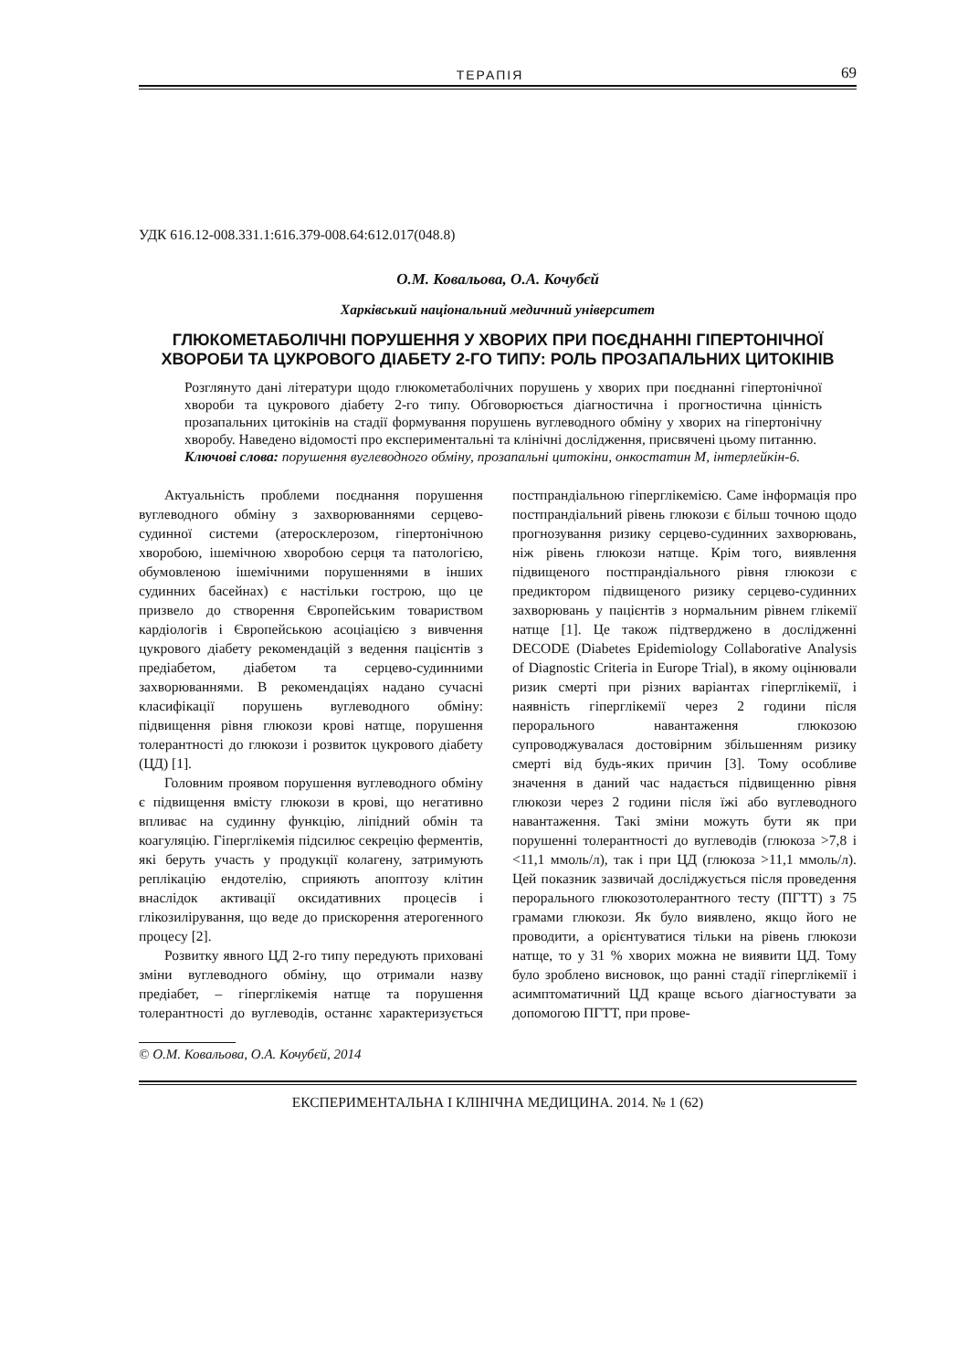ТЕРАПІЯ 69
УДК 616.12-008.331.1:616.379-008.64:612.017(048.8)
О.М. Ковальова, О.А. Кочубєй
Харківський національний медичний університет
ГЛЮКОМЕТАБОЛІЧНІ ПОРУШЕННЯ У ХВОРИХ ПРИ ПОЄДНАННІ ГІПЕРТОНІЧНОЇ ХВОРОБИ ТА ЦУКРОВОГО ДІАБЕТУ 2-ГО ТИПУ: РОЛЬ ПРОЗАПАЛЬНИХ ЦИТОКІНІВ
Розглянуто дані літератури щодо глюкометаболічних порушень у хворих при поєднанні гіпертонічної хвороби та цукрового діабету 2-го типу. Обговорюється діагностична і прогностична цінність прозапальних цитокінів на стадії формування порушень вуглеводного обміну у хворих на гіпертонічну хворобу. Наведено відомості про експериментальні та клінічні дослідження, присвячені цьому питанню.
Ключові слова: порушення вуглеводного обміну, прозапальні цитокіни, онкостатин М, інтерлейкін-6.
Актуальність проблеми поєднання порушення вуглеводного обміну з захворюваннями серцево-судинної системи (атеросклерозом, гіпертонічною хворобою, ішемічною хворобою серця та патологією, обумовленою ішемічними порушеннями в інших судинних басейнах) є настільки гострою, що це призвело до створення Європейським товариством кардіологів і Європейською асоціацією з вивчення цукрового діабету рекомендацій з ведення пацієнтів з предіабетом, діабетом та серцево-судинними захворюваннями. В рекомендаціях надано сучасні класифікації порушень вуглеводного обміну: підвищення рівня глюкози крові натще, порушення толерантності до глюкози і розвиток цукрового діабету (ЦД) [1].
Головним проявом порушення вуглеводного обміну є підвищення вмісту глюкози в крові, що негативно впливає на судинну функцію, ліпідний обмін та коагуляцію. Гіперглікемія підсилює секрецію ферментів, які беруть участь у продукції колагену, затримують реплікацію ендотелію, сприяють апоптозу клітин внаслідок активації оксидативних процесів і глікозилірування, що веде до прискорення атерогенного процесу [2].
Розвитку явного ЦД 2-го типу передують приховані зміни вуглеводного обміну, що отримали назву предіабет, – гіперглікемія натще та порушення толерантності до вуглеводів, останнє характеризується постпрандіальною гіперглікемією. Саме інформація про постпрандіальний рівень глюкози є більш точною щодо прогнозування ризику серцево-судинних захворювань, ніж рівень глюкози натще. Крім того, виявлення підвищеного постпрандіального рівня глюкози є предиктором підвищеного ризику серцево-судинних захворювань у пацієнтів з нормальним рівнем глікемії натще [1]. Це також підтверджено в дослідженні DECODE (Diabetes Epidemiology Collaborative Analysis of Diagnostic Criteria in Europe Trial), в якому оцінювали ризик смерті при різних варіантах гіперглікемії, і наявність гіперглікемії через 2 години після перорального навантаження глюкозою супроводжувалася достовірним збільшенням ризику смерті від будь-яких причин [3]. Тому особливе значення в даний час надається підвищенню рівня глюкози через 2 години після їжі або вуглеводного навантаження. Такі зміни можуть бути як при порушенні толерантності до вуглеводів (глюкоза >7,8 і <11,1 ммоль/л), так і при ЦД (глюкоза >11,1 ммоль/л). Цей показник зазвичай досліджується після проведення перорального глюкозотолерантного тесту (ПГТТ) з 75 грамами глюкози. Як було виявлено, якщо його не проводити, а орієнтуватися тільки на рівень глюкози натще, то у 31 % хворих можна не виявити ЦД. Тому було зроблено висновок, що ранні стадії гіперглікемії і асимптоматичний ЦД краще всього діагностувати за допомогою ПГТТ, при прове-
© О.М. Ковальова, О.А. Кочубєй, 2014
ЕКСПЕРИМЕНТАЛЬНА І КЛІНІЧНА МЕДИЦИНА. 2014. № 1 (62)